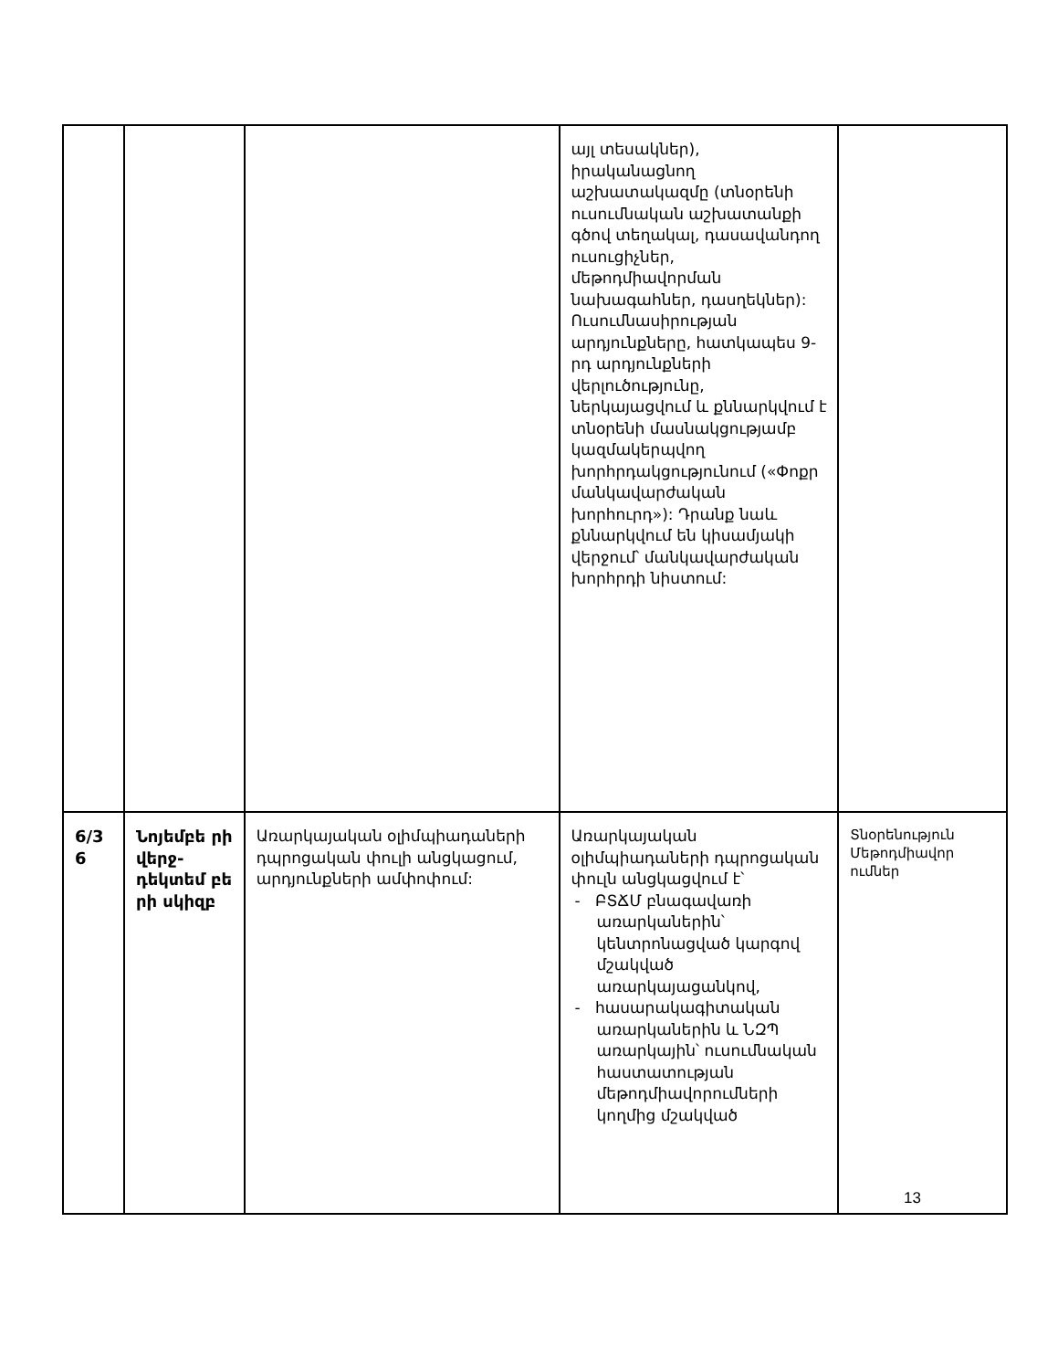| | | | այլ տեսակներ), իրականացնող աշխատակազմը (տնօրենի ուսումնական աշխատանքի գծով տեղակալ, դասավանդող ուսուցիչներ, մեթոդմիավորման նախագահներ, դասղեկներ): Ուսումնասիրության արդյունքները, հատկապես 9-րդ արդյունքների վերլուծությունը, ներկայացվում և քննարկվում է տնօրենի մասնակցությամբ կազմակերպվող խորհրդակցությունում («Փոքր մանկավարժական խորհուրդ»): Դրանք նաև քննարկվում են կիսամյակի վերջում՝ մանկավարժական խորհրդի նիստում: | |
| 6/3 6 | Նոյեմբե րի վերջ-դեկտեմ բե րի սկիզբ | Առարկայական օլիմպիադաների դպրոցական փուլի անցկացում, արդյունքների ամփոփում: | Առարկայական օլիմպիադաների դպրոցական փուլն անցկացվում է՝ - ԲՏՃՄ բնագավառի առարկաներին՝ կենտրոնացված կարգով մշակված առարկայացանկով, - հասարակագիտական առարկաներին և ՆԶՊ առարկային՝ ուսումնական հաստատության մեթոդմիավորումների կողմից մշակված | Տնօրենություն Մեթոդմիավոր ումներ |
13